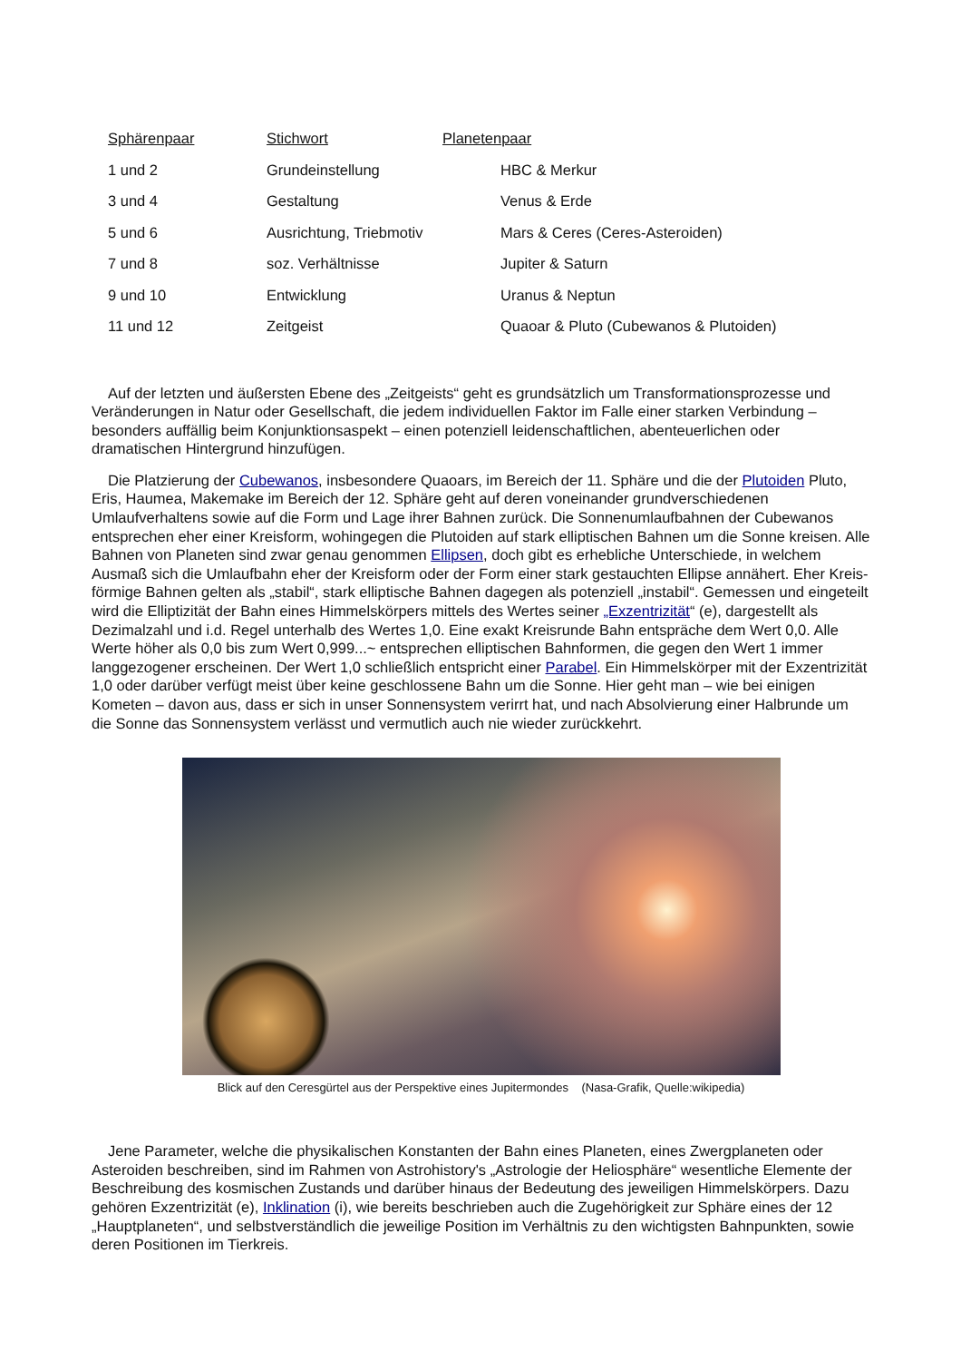| Sphärenpaar | Stichwort | Planetenpaar |
| --- | --- | --- |
| 1 und 2 | Grundeinstellung | HBC & Merkur |
| 3 und 4 | Gestaltung | Venus & Erde |
| 5 und 6 | Ausrichtung, Triebmotiv | Mars & Ceres (Ceres-Asteroiden) |
| 7 und 8 | soz. Verhältnisse | Jupiter & Saturn |
| 9 und 10 | Entwicklung | Uranus & Neptun |
| 11 und 12 | Zeitgeist | Quaoar & Pluto (Cubewanos & Plutoiden) |
Auf der letzten und äußersten Ebene des „Zeitgeists“ geht es grundsätzlich um Transformationsprozesse und Veränderungen in Natur oder Gesellschaft, die jedem individuellen Faktor im Falle einer starken Verbindung – besonders auffällig beim Konjunktionsaspekt – einen potenziell leidenschaftlichen, abenteuerlichen oder dramatischen Hintergrund hinzufügen.
Die Platzierung der Cubewanos, insbesondere Quaoars, im Bereich der 11. Sphäre und die der Plutoiden Pluto, Eris, Haumea, Makemake im Bereich der 12. Sphäre geht auf deren voneinander grundverschiedenen Umlaufverhaltens sowie auf die Form und Lage ihrer Bahnen zurück. Die Sonnenumlaufbahnen der Cubewanos entsprechen eher einer Kreisform, wohingegen die Plutoiden auf stark elliptischen Bahnen um die Sonne kreisen. Alle Bahnen von Planeten sind zwar genau genommen Ellipsen, doch gibt es erhebliche Unterschiede, in welchem Ausmaß sich die Umlaufbahn eher der Kreisform oder der Form einer stark gestauchten Ellipse annähert. Eher Kreis-förmige Bahnen gelten als „stabil“, stark elliptische Bahnen dagegen als potenziell „instabil“. Gemessen und eingeteilt wird die Elliptizität der Bahn eines Himmelskörpers mittels des Wertes seiner „Exzentrizität“ (e), dargestellt als Dezimalzahl und i.d. Regel unterhalb des Wertes 1,0. Eine exakt Kreisrunde Bahn entspräche dem Wert 0,0. Alle Werte höher als 0,0 bis zum Wert 0,999...~ entsprechen elliptischen Bahnformen, die gegen den Wert 1 immer langgezogener erscheinen. Der Wert 1,0 schließlich entspricht einer Parabel. Ein Himmelskörper mit der Exzentrizität 1,0 oder darüber verfügt meist über keine geschlossene Bahn um die Sonne. Hier geht man – wie bei einigen Kometen – davon aus, dass er sich in unser Sonnensystem verirrt hat, und nach Absolvierung einer Halbrunde um die Sonne das Sonnensystem verlässt und vermutlich auch nie wieder zurückkehrt.
Blick auf den Ceresgürtel aus der Perspektive eines Jupitermondes (Nasa-Grafik, Quelle:wikipedia)
Jene Parameter, welche die physikalischen Konstanten der Bahn eines Planeten, eines Zwergplaneten oder Asteroiden beschreiben, sind im Rahmen von Astrohistory's „Astrologie der Heliosphäre“ wesentliche Elemente der Beschreibung des kosmischen Zustands und darüber hinaus der Bedeutung des jeweiligen Himmelskörpers. Dazu gehören Exzentrizität (e), Inklination (i), wie bereits beschrieben auch die Zugehörigkeit zur Sphäre eines der 12 „Hauptplaneten“, und selbstverständlich die jeweilige Position im Verhältnis zu den wichtigsten Bahnpunkten, sowie deren Positionen im Tierkreis.